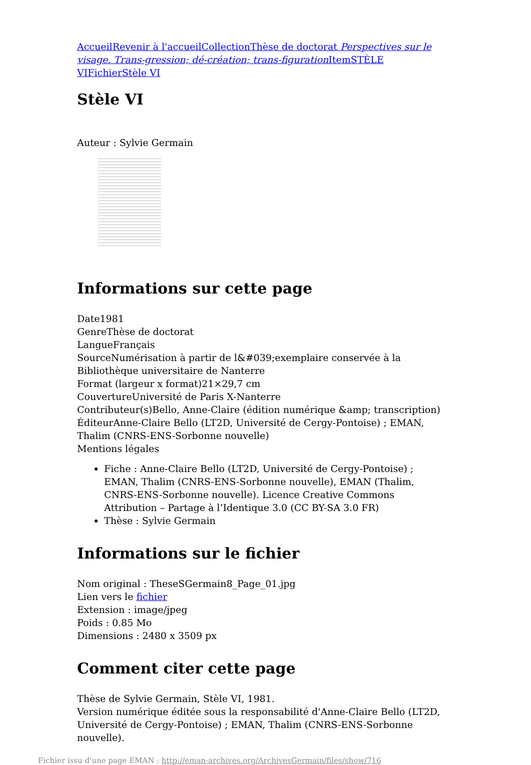Accueil Revenir à l'accueil Collection Thèse de doctorat Perspectives sur le visage. Trans-gression; dé-création; trans-figuration Item STÈLE VI Fichier Stèle VI
Stèle VI
Auteur : Sylvie Germain
Informations sur cette page
Date1981
GenreThèse de doctorat
LangueFrançais
SourceNumérisation à partir de l&#039;exemplaire conservée à la Bibliothèque universitaire de Nanterre
Format (largeur x format)21×29,7 cm
CouvertureUniversité de Paris X-Nanterre
Contributeur(s)Bello, Anne-Claire (édition numérique &amp; transcription)
ÉditeurAnne-Claire Bello (LT2D, Université de Cergy-Pontoise) ; EMAN, Thalim (CNRS-ENS-Sorbonne nouvelle)
Mentions légales
Fiche : Anne-Claire Bello (LT2D, Université de Cergy-Pontoise) ; EMAN, Thalim (CNRS-ENS-Sorbonne nouvelle), EMAN (Thalim, CNRS-ENS-Sorbonne nouvelle). Licence Creative Commons Attribution – Partage à l’Identique 3.0 (CC BY-SA 3.0 FR)
Thèse : Sylvie Germain
Informations sur le fichier
Nom original : TheseSGermain8_Page_01.jpg
Lien vers le fichier
Extension : image/jpeg
Poids : 0.85 Mo
Dimensions : 2480 x 3509 px
Comment citer cette page
Thèse de Sylvie Germain, Stèle VI, 1981.
Version numérique éditée sous la responsabilité d'Anne-Claire Bello (LT2D, Université de Cergy-Pontoise) ; EMAN, Thalim (CNRS-ENS-Sorbonne nouvelle).
Fichier issu d'une page EMAN : http://eman-archives.org/ArchivesGermain/files/show/716